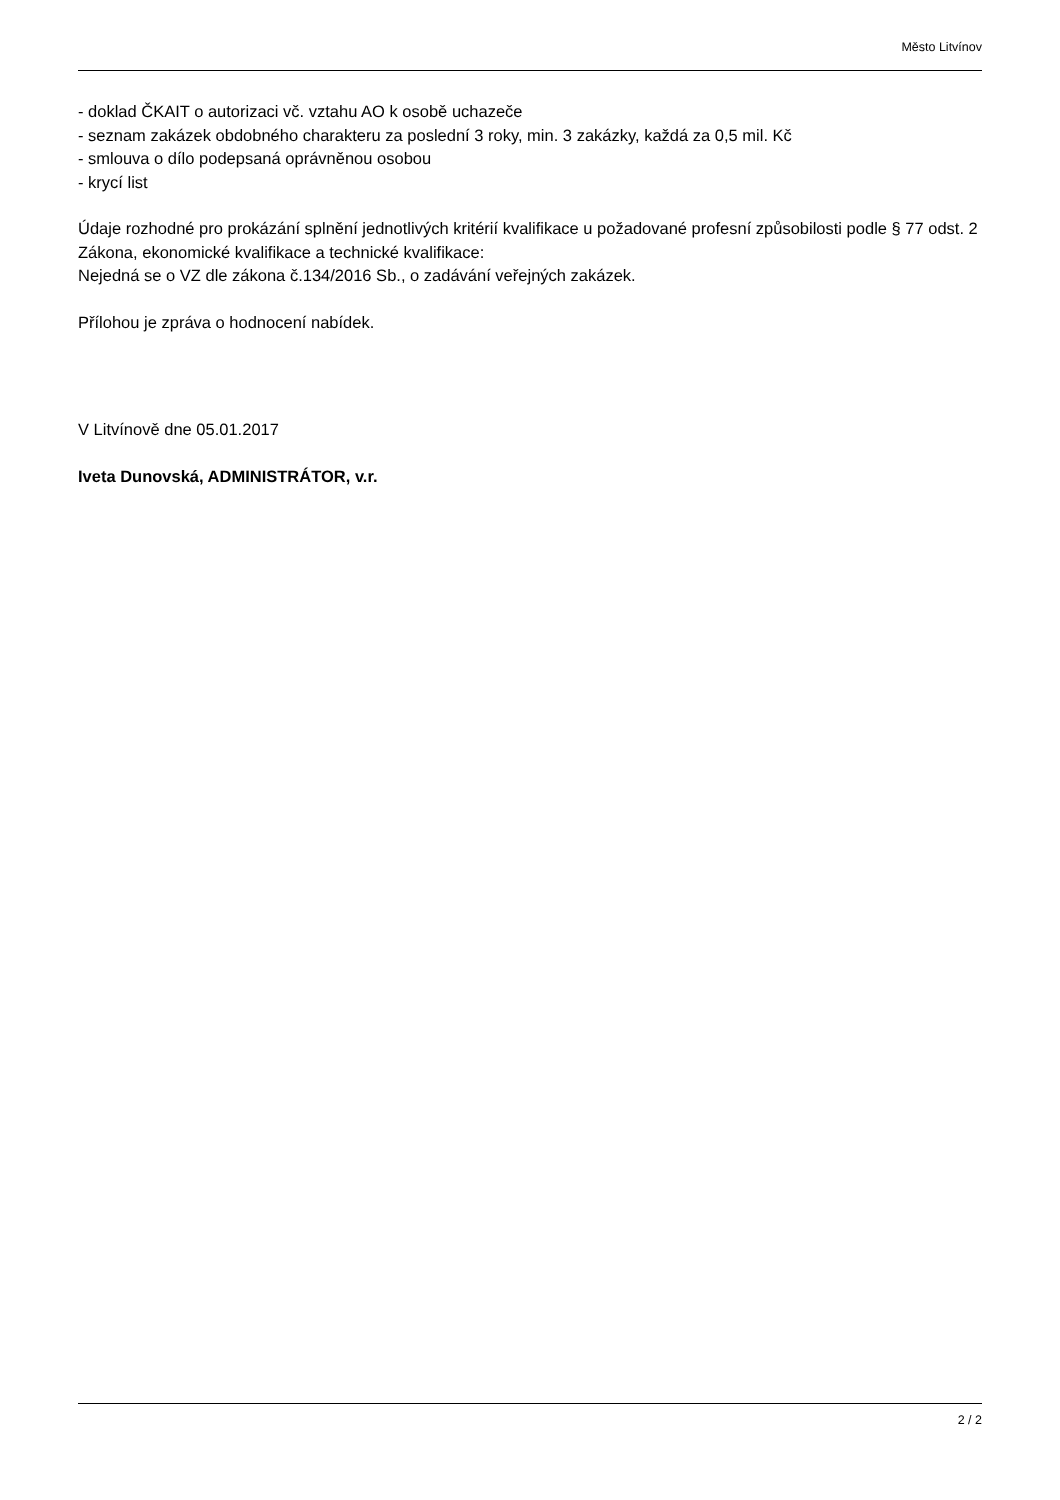Město Litvínov
- doklad ČKAIT o autorizaci vč. vztahu AO k osobě uchazeče
- seznam zakázek obdobného charakteru za poslední 3 roky, min. 3 zakázky, každá za 0,5 mil. Kč
- smlouva o dílo podepsaná oprávněnou osobou
- krycí list
Údaje rozhodné pro prokázání splnění jednotlivých kritérií kvalifikace u požadované profesní způsobilosti podle § 77 odst. 2 Zákona, ekonomické kvalifikace a technické kvalifikace:
Nejedná se o VZ dle zákona č.134/2016 Sb., o zadávání veřejných zakázek.
Přílohou je zpráva o hodnocení nabídek.
V Litvínově dne 05.01.2017
Iveta Dunovská, ADMINISTRÁTOR, v.r.
2 / 2